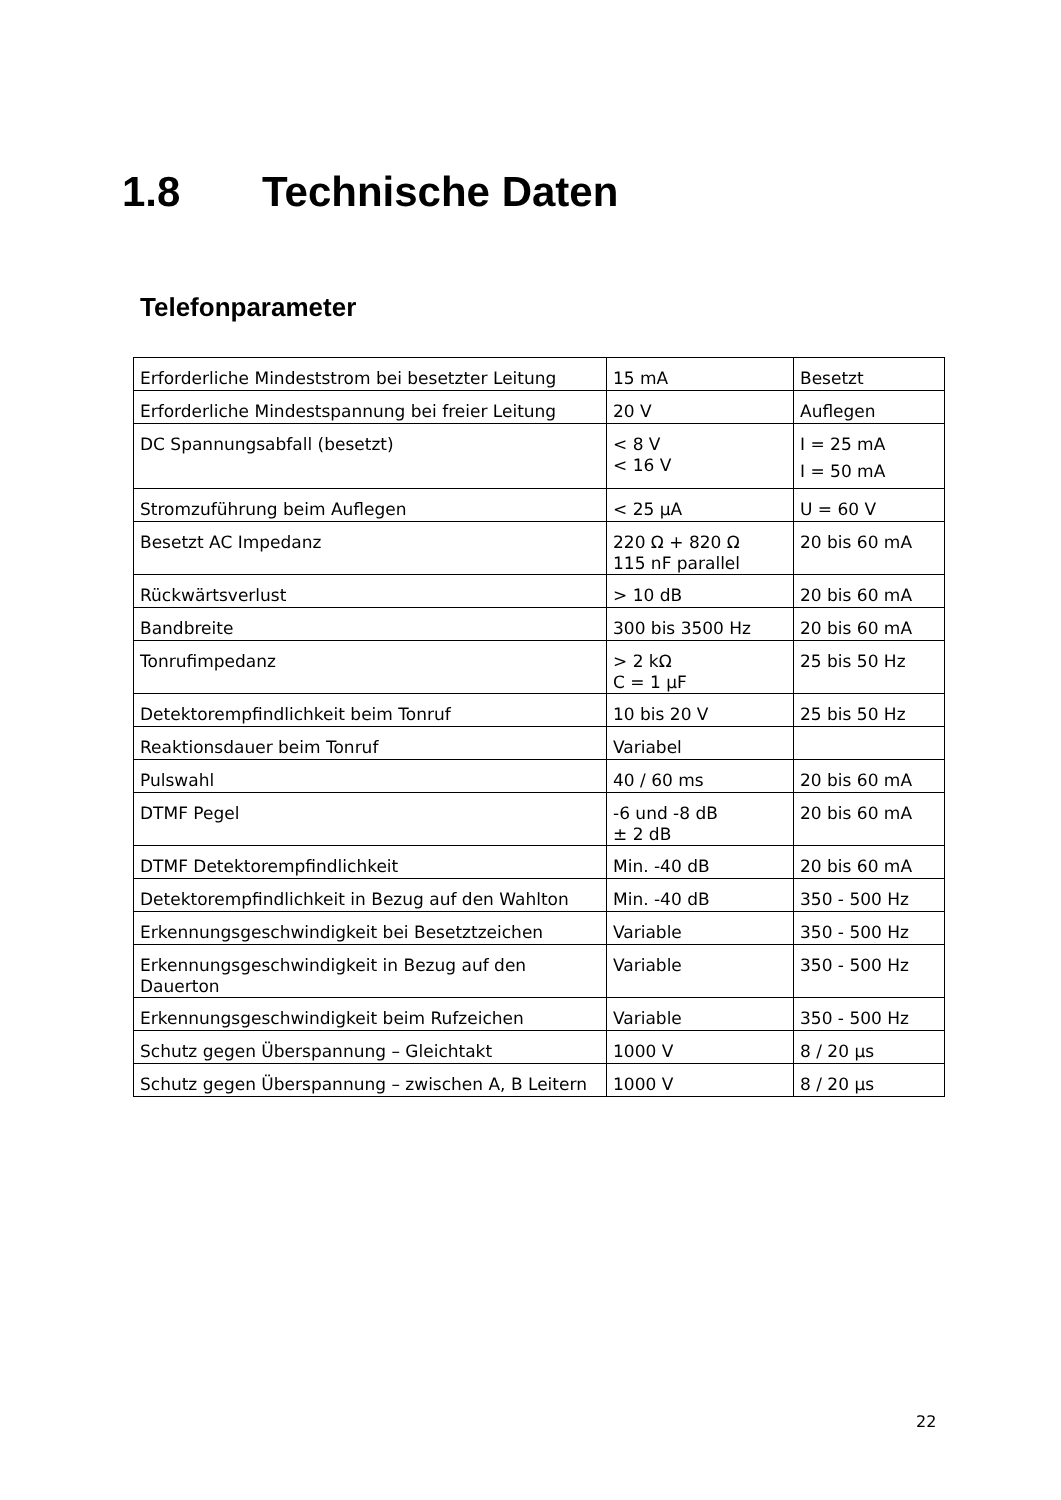1.8 Technische Daten
Telefonparameter
| Erforderliche Mindeststrom bei besetzter Leitung | 15 mA | Besetzt |
| Erforderliche Mindestspannung bei freier Leitung | 20 V | Auflegen |
| DC Spannungsabfall (besetzt) | < 8 V < 16 V | I = 25 mA I = 50 mA |
| Stromzuführung beim Auflegen | < 25 µA | U = 60 V |
| Besetzt AC Impedanz | 220 Ω + 820 Ω 115 nF parallel | 20 bis 60 mA |
| Rückwärtsverlust | > 10 dB | 20 bis 60 mA |
| Bandbreite | 300 bis 3500 Hz | 20 bis 60 mA |
| Tonrufimpedanz | > 2 kΩ C = 1 µF | 25 bis 50 Hz |
| Detektorempfindlichkeit beim Tonruf | 10 bis 20 V | 25 bis 50 Hz |
| Reaktionsdauer beim Tonruf | Variabel | |
| Pulswahl | 40 / 60 ms | 20 bis 60 mA |
| DTMF Pegel | -6 und -8 dB ± 2 dB | 20 bis 60 mA |
| DTMF Detektorempfindlichkeit | Min. -40 dB | 20 bis 60 mA |
| Detektorempfindlichkeit in Bezug auf den Wahlton | Min. -40 dB | 350 - 500 Hz |
| Erkennungsgeschwindigkeit bei Besetztzeichen | Variable | 350 - 500 Hz |
| Erkennungsgeschwindigkeit in Bezug auf den Dauerton | Variable | 350 - 500 Hz |
| Erkennungsgeschwindigkeit beim Rufzeichen | Variable | 350 - 500 Hz |
| Schutz gegen Überspannung – Gleichtakt | 1000 V | 8 / 20 µs |
| Schutz gegen Überspannung – zwischen A, B Leitern | 1000 V | 8 / 20 µs |
22